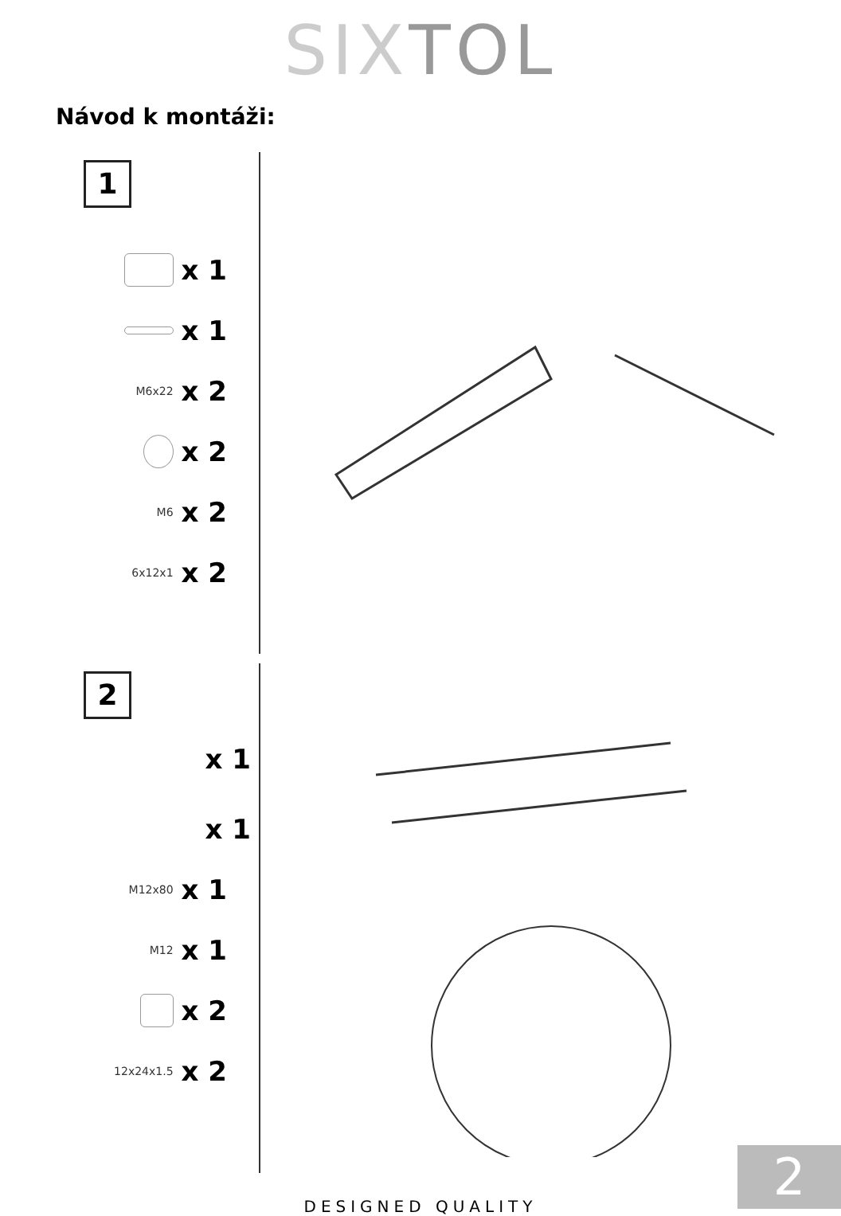SIXTOL
Návod k montáži:
1
x 1
x 1
M6x22 x 2
x 2
M6 x 2
6x12x1 x 2
2
x 1
x 1
M12x80 x 1
M12 x 1
x 2
12x24x1.5 x 2
DESIGNED QUALITY
2